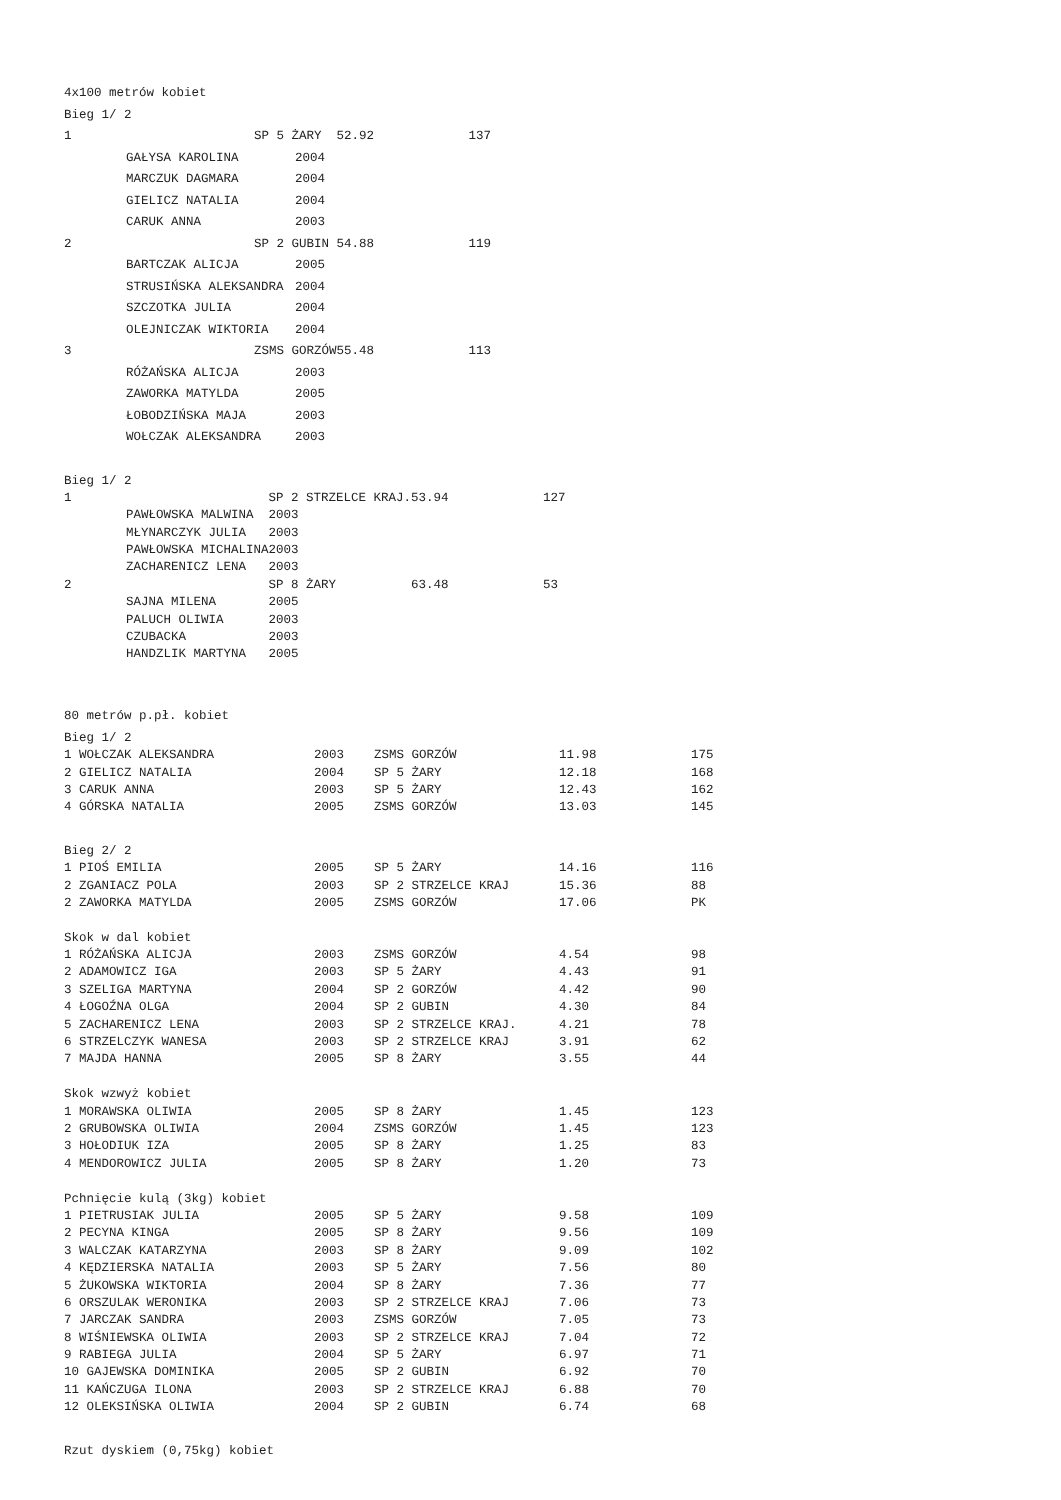| 4x100 metrów kobiet | | | | |
| Bieg 1/ 2 | | | | |
| 1 | SP 5 ŻARY | | 52.92 | 137 |
| GAŁYSA KAROLINA | | 2004 | | |
| MARCZUK DAGMARA | | 2004 | | |
| GIELICZ NATALIA | | 2004 | | |
| CARUK ANNA | | 2003 | | |
| 2 | SP 2 GUBIN | | 54.88 | 119 |
| BARTCZAK ALICJA | | 2005 | | |
| STRUSIŃSKA ALEKSANDRA | | 2004 | | |
| SZCZOTKA JULIA | | 2004 | | |
| OLEJNICZAK WIKTORIA | | 2004 | | |
| 3 | ZSMS GORZÓW | | 55.48 | 113 |
| RÓŻAŃSKA ALICJA | | 2003 | | |
| ZAWORKA MATYLDA | | 2005 | | |
| ŁOBODZIŃSKA MAJA | | 2003 | | |
| WOŁCZAK ALEKSANDRA | | 2003 | | |
| Bieg 1/ 2 | | | |
| 1 | SP 2 STRZELCE KRAJ. | 53.94 | 127 |
| PAWŁOWSKA MALWINA | 2003 | | |
| MŁYNARCZYK JULIA | 2003 | | |
| PAWŁOWSKA MICHALINA | 2003 | | |
| ZACHARENICZ LENA | 2003 | | |
| 2 | SP 8 ŻARY | 63.48 | 53 |
| SAJNA MILENA | 2005 | | |
| PALUCH OLIWIA | 2003 | | |
| CZUBACKA | 2003 | | |
| HANDZLIK MARTYNA | 2005 | | |
| 80 metrów p.pł. kobiet | | | | |
| Bieg 1/ 2 | | | | |
| 1 WOŁCZAK ALEKSANDRA | 2003 | ZSMS GORZÓW | 11.98 | 175 |
| 2 GIELICZ NATALIA | 2004 | SP 5 ŻARY | 12.18 | 168 |
| 3 CARUK ANNA | 2003 | SP 5 ŻARY | 12.43 | 162 |
| 4 GÓRSKA NATALIA | 2005 | ZSMS GORZÓW | 13.03 | 145 |
| Bieg 2/ 2 | | | | |
| 1 PIOŚ EMILIA | 2005 | SP 5 ŻARY | 14.16 | 116 |
| 2 ZGANIACZ POLA | 2003 | SP 2 STRZELCE KRAJ | 15.36 | 88 |
| 2 ZAWORKA MATYLDA | 2005 | ZSMS GORZÓW | 17.06 | PK |
| Skok w dal kobiet | | | | |
| 1 RÓŻAŃSKA ALICJA | 2003 | ZSMS GORZÓW | 4.54 | 98 |
| 2 ADAMOWICZ IGA | 2003 | SP 5 ŻARY | 4.43 | 91 |
| 3 SZELIGA MARTYNA | 2004 | SP 2 GORZÓW | 4.42 | 90 |
| 4 ŁOGOŹNA OLGA | 2004 | SP 2 GUBIN | 4.30 | 84 |
| 5 ZACHARENICZ LENA | 2003 | SP 2 STRZELCE KRAJ. | 4.21 | 78 |
| 6 STRZELCZYK WANESA | 2003 | SP 2 STRZELCE KRAJ | 3.91 | 62 |
| 7 MAJDA HANNA | 2005 | SP 8 ŻARY | 3.55 | 44 |
| Skok wzwyż kobiet | | | | |
| 1 MORAWSKA OLIWIA | 2005 | SP 8 ŻARY | 1.45 | 123 |
| 2 GRUBOWSKA OLIWIA | 2004 | ZSMS GORZÓW | 1.45 | 123 |
| 3 HOŁODIUK IZA | 2005 | SP 8 ŻARY | 1.25 | 83 |
| 4 MENDOROWICZ JULIA | 2005 | SP 8 ŻARY | 1.20 | 73 |
| Pchnięcie kulą (3kg) kobiet | | | | |
| 1 PIETRUSIAK JULIA | 2005 | SP 5 ŻARY | 9.58 | 109 |
| 2 PECYNA KINGA | 2005 | SP 8 ŻARY | 9.56 | 109 |
| 3 WALCZAK KATARZYNA | 2003 | SP 8 ŻARY | 9.09 | 102 |
| 4 KĘDZIERSKA NATALIA | 2003 | SP 5 ŻARY | 7.56 | 80 |
| 5 ŻUKOWSKA WIKTORIA | 2004 | SP 8 ŻARY | 7.36 | 77 |
| 6 ORSZULAK WERONIKA | 2003 | SP 2 STRZELCE KRAJ | 7.06 | 73 |
| 7 JARCZAK SANDRA | 2003 | ZSMS GORZÓW | 7.05 | 73 |
| 8 WIŚNIEWSKA OLIWIA | 2003 | SP 2 STRZELCE KRAJ | 7.04 | 72 |
| 9 RABIEGA JULIA | 2004 | SP 5 ŻARY | 6.97 | 71 |
| 10 GAJEWSKA DOMINIKA | 2005 | SP 2 GUBIN | 6.92 | 70 |
| 11 KAŃCZUGA ILONA | 2003 | SP 2 STRZELCE KRAJ | 6.88 | 70 |
| 12 OLEKSIŃSKA OLIWIA | 2004 | SP 2 GUBIN | 6.74 | 68 |
| Rzut dyskiem (0,75kg) kobiet | | | | |